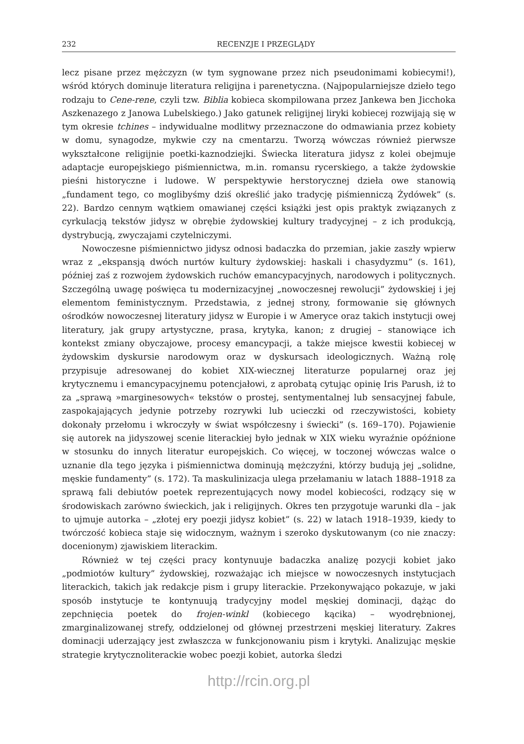232 RECENZJE I PRZEGLĄDY
lecz pisane przez mężczyzn (w tym sygnowane przez nich pseudonimami kobiecymi!), wśród których dominuje literatura religijna i parenetyczna. (Najpopularniejsze dzieło tego rodzaju to Cene-rene, czyli tzw. Biblia kobieca skompilowana przez Jankewa ben Jicchoka Aszkenazego z Janowa Lubelskiego.) Jako gatunek religijnej liryki kobiecej rozwijają się w tym okresie tchines – indywidualne modlitwy przeznaczone do odmawiania przez kobiety w domu, synagodze, mykwie czy na cmentarzu. Tworzą wówczas również pierwsze wykształcone religijnie poetki-kaznodziejki. Świecka literatura jidysz z kolei obejmuje adaptacje europejskiego piśmiennictwa, m.in. romansu rycerskiego, a także żydowskie pieśni historyczne i ludowe. W perspektywie herstorycznej dzieła owe stanowią „fundament tego, co moglibyśmy dziś określić jako tradycję piśmienniczą Żydówek” (s. 22). Bardzo cennym wątkiem omawianej części książki jest opis praktyk związanych z cyrkulacją tekstów jidysz w obrębie żydowskiej kultury tradycyjnej – z ich produkcją, dystrybucją, zwyczajami czytelniczymi.
Nowoczesne piśmiennictwo jidysz odnosi badaczka do przemian, jakie zaszły wpierw wraz z „ekspansją dwóch nurtów kultury żydowskiej: haskali i chasydyzmu” (s. 161), później zaś z rozwojem żydowskich ruchów emancypacyjnych, narodowych i politycznych. Szczególną uwagę poświęca tu modernizacyjnej „nowoczesnej rewolucji” żydowskiej i jej elementom feministycznym. Przedstawia, z jednej strony, formowanie się głównych ośrodków nowoczesnej literatury jidysz w Europie i w Ameryce oraz takich instytucji owej literatury, jak grupy artystyczne, prasa, krytyka, kanon; z drugiej – stanowiące ich kontekst zmiany obyczajowe, procesy emancypacji, a także miejsce kwestii kobiecej w żydowskim dyskursie narodowym oraz w dyskursach ideologicznych. Ważną rolę przypisuje adresowanej do kobiet XIX-wiecznej literaturze popularnej oraz jej krytycznemu i emancypacyjnemu potencjałowi, z aprobatą cytując opinię Iris Parush, iż to za „sprawą »marginesowych« tekstów o prostej, sentymentalnej lub sensacyjnej fabule, zaspokajających jedynie potrzeby rozrywki lub ucieczki od rzeczywistości, kobiety dokonały przełomu i wkroczyły w świat współczesny i świecki” (s. 169–170). Pojawienie się autorek na jidyszowej scenie literackiej było jednak w XIX wieku wyraźnie opóźnione w stosunku do innych literatur europejskich. Co więcej, w toczonej wówczas walce o uznanie dla tego języka i piśmiennictwa dominują mężczyźni, którzy budują jej „solidne, męskie fundamenty” (s. 172). Ta maskulinizacja ulega przełamaniu w latach 1888–1918 za sprawą fali debiutów poetek reprezentujących nowy model kobiecości, rodzący się w środowiskach zarówno świeckich, jak i religijnych. Okres ten przygotuje warunki dla – jak to ujmuje autorka – „złotej ery poezji jidysz kobiet” (s. 22) w latach 1918–1939, kiedy to twórczość kobieca staje się widocznym, ważnym i szeroko dyskutowanym (co nie znaczy: docenionym) zjawiskiem literackim.
Również w tej części pracy kontynuuje badaczka analizę pozycji kobiet jako „podmiotów kultury” żydowskiej, rozważając ich miejsce w nowoczesnych instytucjach literackich, takich jak redakcje pism i grupy literackie. Przekonywająco pokazuje, w jaki sposób instytucje te kontynuują tradycyjny model męskiej dominacji, dążąc do zepchnięcia poetek do frojen-winkl (kobiecego kącika) – wyodrębnionej, zmarginalizowanej strefy, oddzielonej od głównej przestrzeni męskiej literatury. Zakres dominacji uderzający jest zwłaszcza w funkcjonowaniu pism i krytyki. Analizując męskie strategie krytycznoliterackie wobec poezji kobiet, autorka śledzi
http://rcin.org.pl